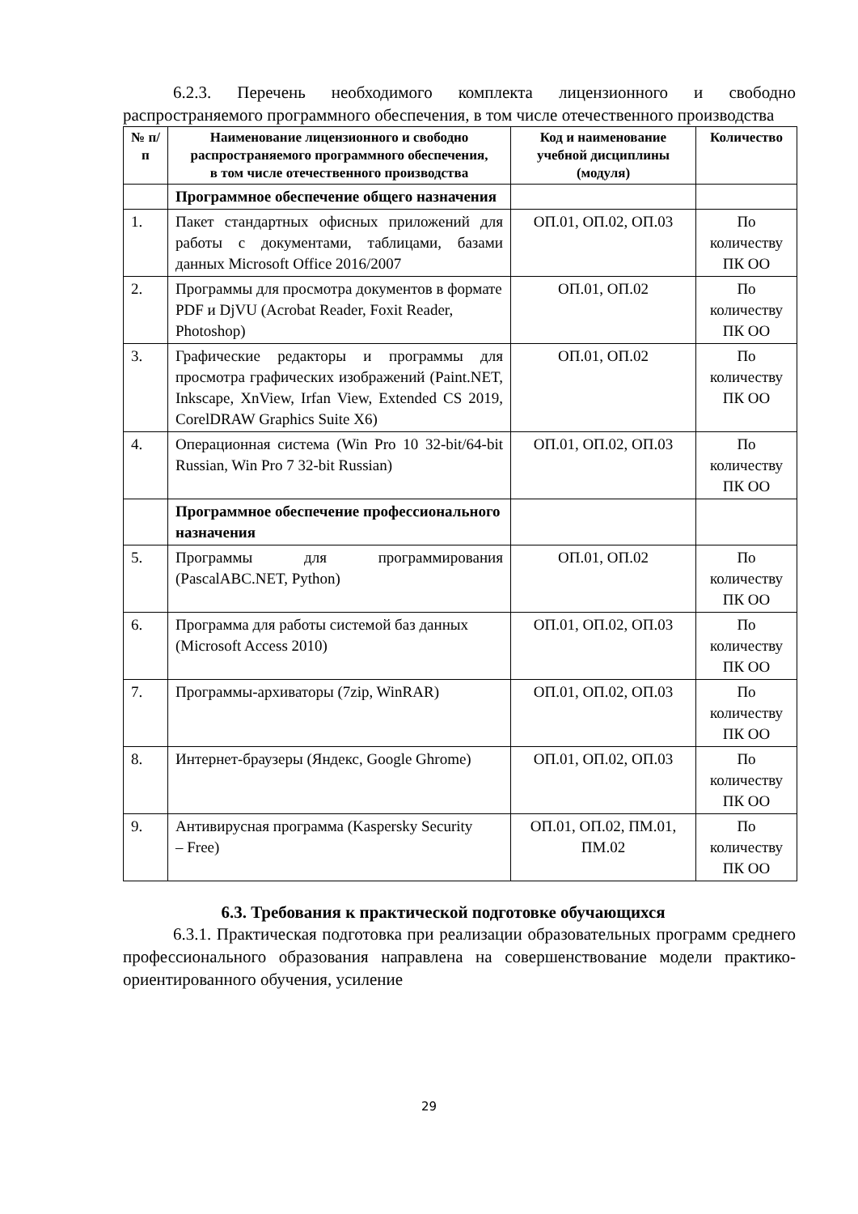6.2.3. Перечень необходимого комплекта лицензионного и свободно распространяемого программного обеспечения, в том числе отечественного производства
| № п/п | Наименование лицензионного и свободно распространяемого программного обеспечения, в том числе отечественного производства | Код и наименование учебной дисциплины (модуля) | Количество |
| --- | --- | --- | --- |
| | Программное обеспечение общего назначения | | |
| 1. | Пакет стандартных офисных приложений для работы с документами, таблицами, базами данных Microsoft Office 2016/2007 | ОП.01, ОП.02, ОП.03 | По количеству ПК ОО |
| 2. | Программы для просмотра документов в формате PDF и DjVU (Acrobat Reader, Foxit Reader, Photoshop) | ОП.01, ОП.02 | По количеству ПК ОО |
| 3. | Графические редакторы и программы для просмотра графических изображений (Paint.NET, Inkscape, XnView, Irfan View, Extended CS 2019, CorelDRAW Graphics Suite X6) | ОП.01, ОП.02 | По количеству ПК ОО |
| 4. | Операционная система (Win Pro 10 32-bit/64-bit Russian, Win Pro 7 32-bit Russian) | ОП.01, ОП.02, ОП.03 | По количеству ПК ОО |
| | Программное обеспечение профессионального назначения | | |
| 5. | Программы для программирования (PascalABC.NET, Python) | ОП.01, ОП.02 | По количеству ПК ОО |
| 6. | Программа для работы системой баз данных (Microsoft Access 2010) | ОП.01, ОП.02, ОП.03 | По количеству ПК ОО |
| 7. | Программы-архиваторы (7zip, WinRAR) | ОП.01, ОП.02, ОП.03 | По количеству ПК ОО |
| 8. | Интернет-браузеры (Яндекс, Google Ghrome) | ОП.01, ОП.02, ОП.03 | По количеству ПК ОО |
| 9. | Антивирусная программа (Kaspersky Security – Free) | ОП.01, ОП.02, ПМ.01, ПМ.02 | По количеству ПК ОО |
6.3. Требования к практической подготовке обучающихся
6.3.1. Практическая подготовка при реализации образовательных программ среднего профессионального образования направлена на совершенствование модели практико-ориентированного обучения, усиление
29